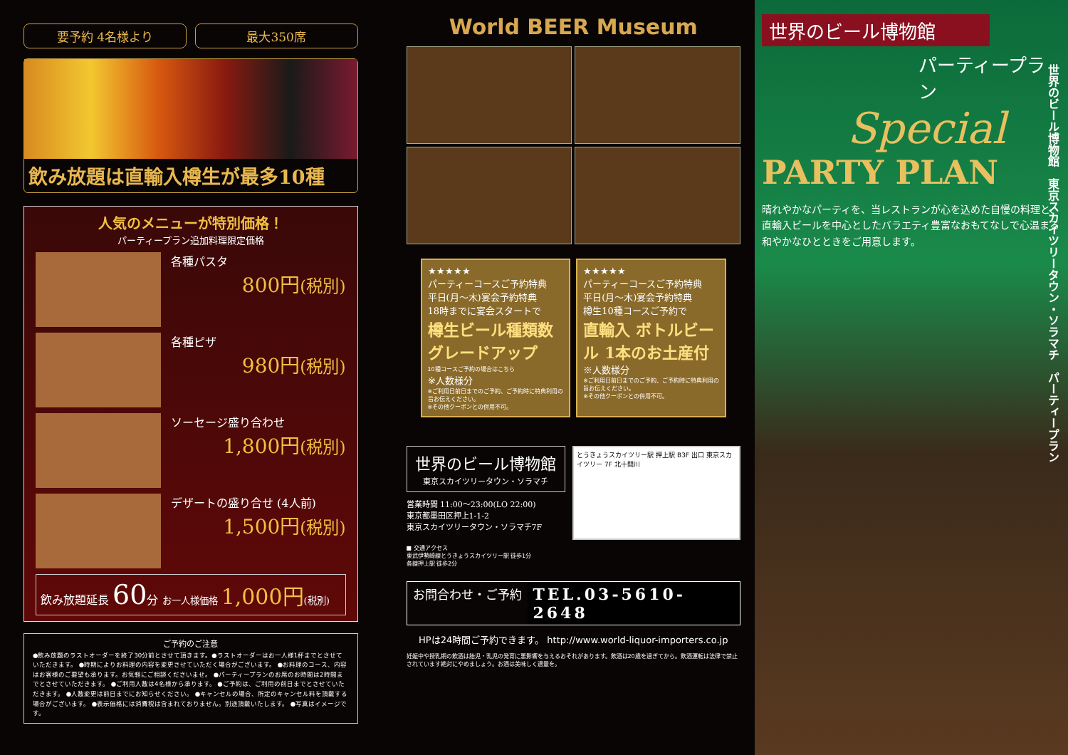要予約 4名様より 最大350席
飲み放題は直輸入樽生が最多10種
人気のメニューが特別価格！
パーティープラン追加料理限定価格
各種パスタ
800円(税別)
各種ピザ
980円(税別)
ソーセージ盛り合わせ
1,800円(税別)
デザートの盛り合せ (4人前)
1,500円(税別)
飲み放題延長 60分 お一人様価格 1,000円(税別)
ご予約のご注意
●飲み放題のラストオーダーを終了30分前とさせて頂きます。●ラストオーダーはお一人様1杯までとさせていただきます。 ●時期によりお料理の内容を変更させていただく場合がございます。 ●お料理のコース、内容はお客様のご要望も承ります。お気軽にご相談くださいませ。 ●パーティープランのお席のお時間は2時間までとさせていただきます。 ●ご利用人数は4名様から承ります。 ●ご予約は、ご利用の前日までとさせていただきます。 ●人数変更は前日までにお知らせください。 ●キャンセルの場合、所定のキャンセル料を頂戴する場合がございます。 ●表示価格には消費税は含まれておりません。別途頂戴いたします。 ●写真はイメージです。
World BEER Museum
★★★★★
パーティーコースご予約特典
平日(月〜木)宴会予約特典
18時までに宴会スタートで
樽生ビール種類数 グレードアップ
10種コースご予約の場合はこちら
※人数様分
※ご利用日前日までのご予約、ご予約時に特典利用の旨お伝えください。
※その他クーポンとの併用不可。
★★★★★
パーティーコースご予約特典
平日(月〜木)宴会予約特典
樽生10種コースご予約で
直輸入 ボトルビール 1本のお土産付
※人数様分
※ご利用日前日までのご予約、ご予約時に特典利用の旨お伝えください。
※その他クーポンとの併用不可。
世界のビール博物館
東京スカイツリータウン・ソラマチ
営業時間 11:00〜23:00(LO 22:00)
東京都墨田区押上1-1-2
東京スカイツリータウン・ソラマチ7F
■ 交通アクセス
東武伊勢崎線とうきょうスカイツリー駅 徒歩1分
各線押上駅 徒歩2分
とうきょうスカイツリー駅 押上駅 B3F 出口 東京スカイツリー 7F 北十間川
お問合わせ・ご予約
TEL.03-5610-2648
HPは24時間ご予約できます。 http://www.world-liquor-importers.co.jp
妊娠中や授乳期の飲酒は胎児・乳児の発育に悪影響を与えるおそれがあります。飲酒は20歳を過ぎてから。飲酒運転は法律で禁止されています絶対にやめましょう。お酒は美味しく適量を。
世界のビール博物館
パーティープラン
Special
PARTY PLAN
晴れやかなパーティを、当レストランが心を込めた自慢の料理と、直輸入ビールを中心としたバラエティ豊富なおもてなしで心温まる和やかなひとときをご用意します。
世界のビール博物館　東京スカイツリータウン・ソラマチ　パーティープラン